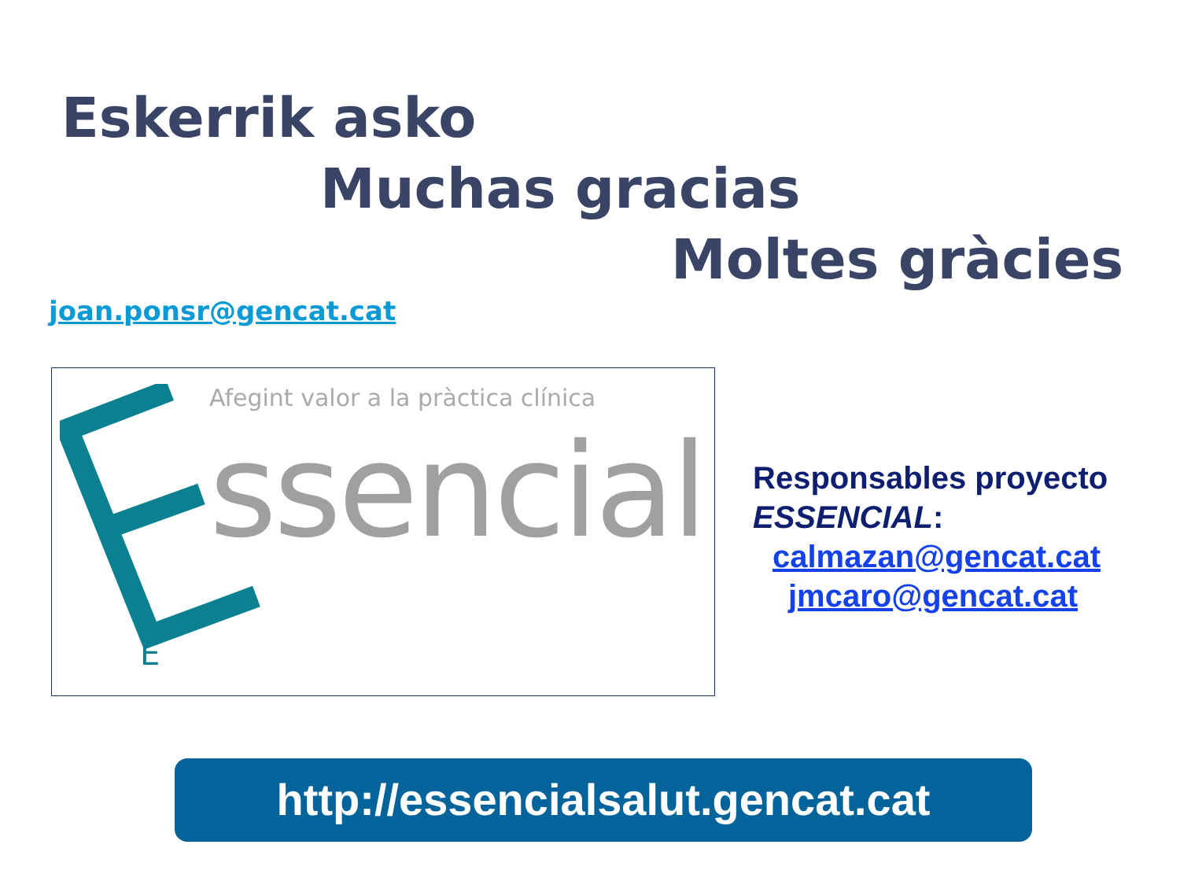Eskerrik asko
Muchas gracias
Moltes gràcies
joan.ponsr@gencat.cat
Afegint valor a la pràctica clínica
ssencial
E
Responsables proyecto
ESSENCIAL:
calmazan@gencat.cat
jmcaro@gencat.cat
http://essencialsalut.gencat.cat